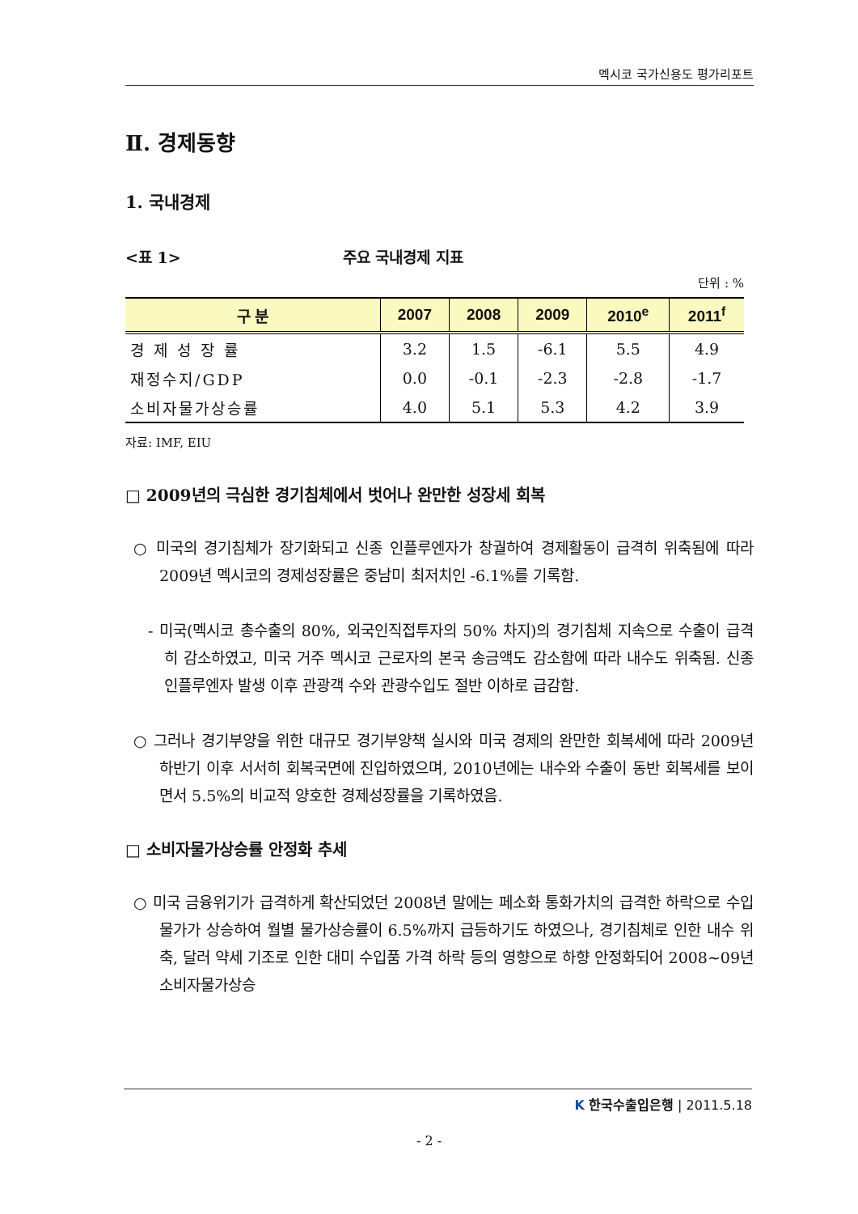멕시코 국가신용도 평가리포트
Ⅱ. 경제동향
1. 국내경제
<표 1> 주요 국내경제 지표
단위 : %
| 구 분 | 2007 | 2008 | 2009 | 2010<sup>e</sup> | 2011<sup>f</sup> |
| --- | --- | --- | --- | --- | --- |
| 경 제 성 장 률 | 3.2 | 1.5 | -6.1 | 5.5 | 4.9 |
| 재정수지/GDP | 0.0 | -0.1 | -2.3 | -2.8 | -1.7 |
| 소비자물가상승률 | 4.0 | 5.1 | 5.3 | 4.2 | 3.9 |
자료: IMF, EIU
□ 2009년의 극심한 경기침체에서 벗어나 완만한 성장세 회복
○ 미국의 경기침체가 장기화되고 신종 인플루엔자가 창궐하여 경제활동이 급격히 위축됨에 따라 2009년 멕시코의 경제성장률은 중남미 최저치인 -6.1%를 기록함.
- 미국(멕시코 총수출의 80%, 외국인직접투자의 50% 차지)의 경기침체 지속으로 수출이 급격히 감소하였고, 미국 거주 멕시코 근로자의 본국 송금액도 감소함에 따라 내수도 위축됨. 신종 인플루엔자 발생 이후 관광객 수와 관광수입도 절반 이하로 급감함.
○ 그러나 경기부양을 위한 대규모 경기부양책 실시와 미국 경제의 완만한 회복세에 따라 2009년 하반기 이후 서서히 회복국면에 진입하였으며, 2010년에는 내수와 수출이 동반 회복세를 보이면서 5.5%의 비교적 양호한 경제성장률을 기록하였음.
□ 소비자물가상승률 안정화 추세
○ 미국 금융위기가 급격하게 확산되었던 2008년 말에는 페소화 통화가치의 급격한 하락으로 수입물가가 상승하여 월별 물가상승률이 6.5%까지 급등하기도 하였으나, 경기침체로 인한 내수 위축, 달러 약세 기조로 인한 대미 수입품 가격 하락 등의 영향으로 하향 안정화되어 2008~09년 소비자물가상승
K 한국수출입은행 | 2011.5.18
- 2 -